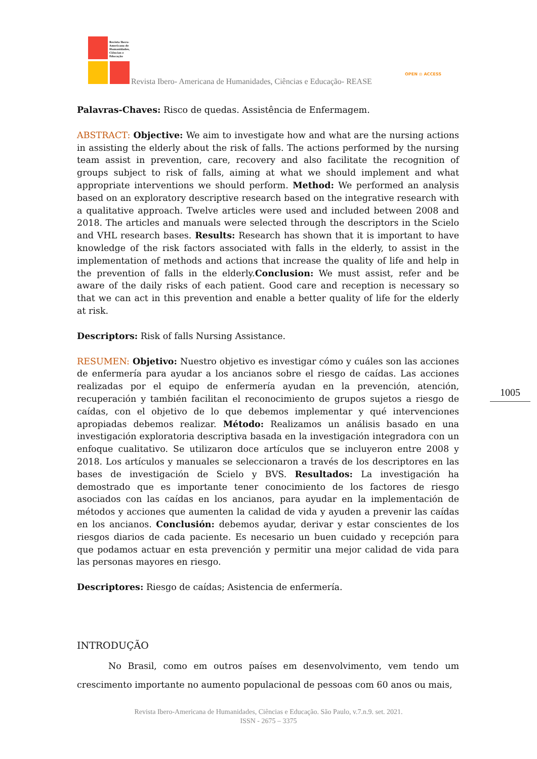Revista Ibero-
Americana de
Humanidades,
Ciências e
Educação
Revista Ibero- Americana de Humanidades, Ciências e Educação- REASE
OPEN ◎ ACCESS
Palavras-Chaves: Risco de quedas. Assistência de Enfermagem.
ABSTRACT: Objective: We aim to investigate how and what are the nursing actions in assisting the elderly about the risk of falls. The actions performed by the nursing team assist in prevention, care, recovery and also facilitate the recognition of groups subject to risk of falls, aiming at what we should implement and what appropriate interventions we should perform. Method: We performed an analysis based on an exploratory descriptive research based on the integrative research with a qualitative approach. Twelve articles were used and included between 2008 and 2018. The articles and manuals were selected through the descriptors in the Scielo and VHL research bases. Results: Research has shown that it is important to have knowledge of the risk factors associated with falls in the elderly, to assist in the implementation of methods and actions that increase the quality of life and help in the prevention of falls in the elderly.Conclusion: We must assist, refer and be aware of the daily risks of each patient. Good care and reception is necessary so that we can act in this prevention and enable a better quality of life for the elderly at risk.
Descriptors: Risk of falls Nursing Assistance.
RESUMEN: Objetivo: Nuestro objetivo es investigar cómo y cuáles son las acciones de enfermería para ayudar a los ancianos sobre el riesgo de caídas. Las acciones realizadas por el equipo de enfermería ayudan en la prevención, atención, recuperación y también facilitan el reconocimiento de grupos sujetos a riesgo de caídas, con el objetivo de lo que debemos implementar y qué intervenciones apropiadas debemos realizar. Método: Realizamos un análisis basado en una investigación exploratoria descriptiva basada en la investigación integradora con un enfoque cualitativo. Se utilizaron doce artículos que se incluyeron entre 2008 y 2018. Los artículos y manuales se seleccionaron a través de los descriptores en las bases de investigación de Scielo y BVS. Resultados: La investigación ha demostrado que es importante tener conocimiento de los factores de riesgo asociados con las caídas en los ancianos, para ayudar en la implementación de métodos y acciones que aumenten la calidad de vida y ayuden a prevenir las caídas en los ancianos. Conclusión: debemos ayudar, derivar y estar conscientes de los riesgos diarios de cada paciente. Es necesario un buen cuidado y recepción para que podamos actuar en esta prevención y permitir una mejor calidad de vida para las personas mayores en riesgo.
Descriptores: Riesgo de caídas; Asistencia de enfermería.
INTRODUÇÃO
No Brasil, como em outros países em desenvolvimento, vem tendo um crescimento importante no aumento populacional de pessoas com 60 anos ou mais,
1005
Revista Ibero-Americana de Humanidades, Ciências e Educação. São Paulo, v.7.n.9. set. 2021.
ISSN - 2675 – 3375